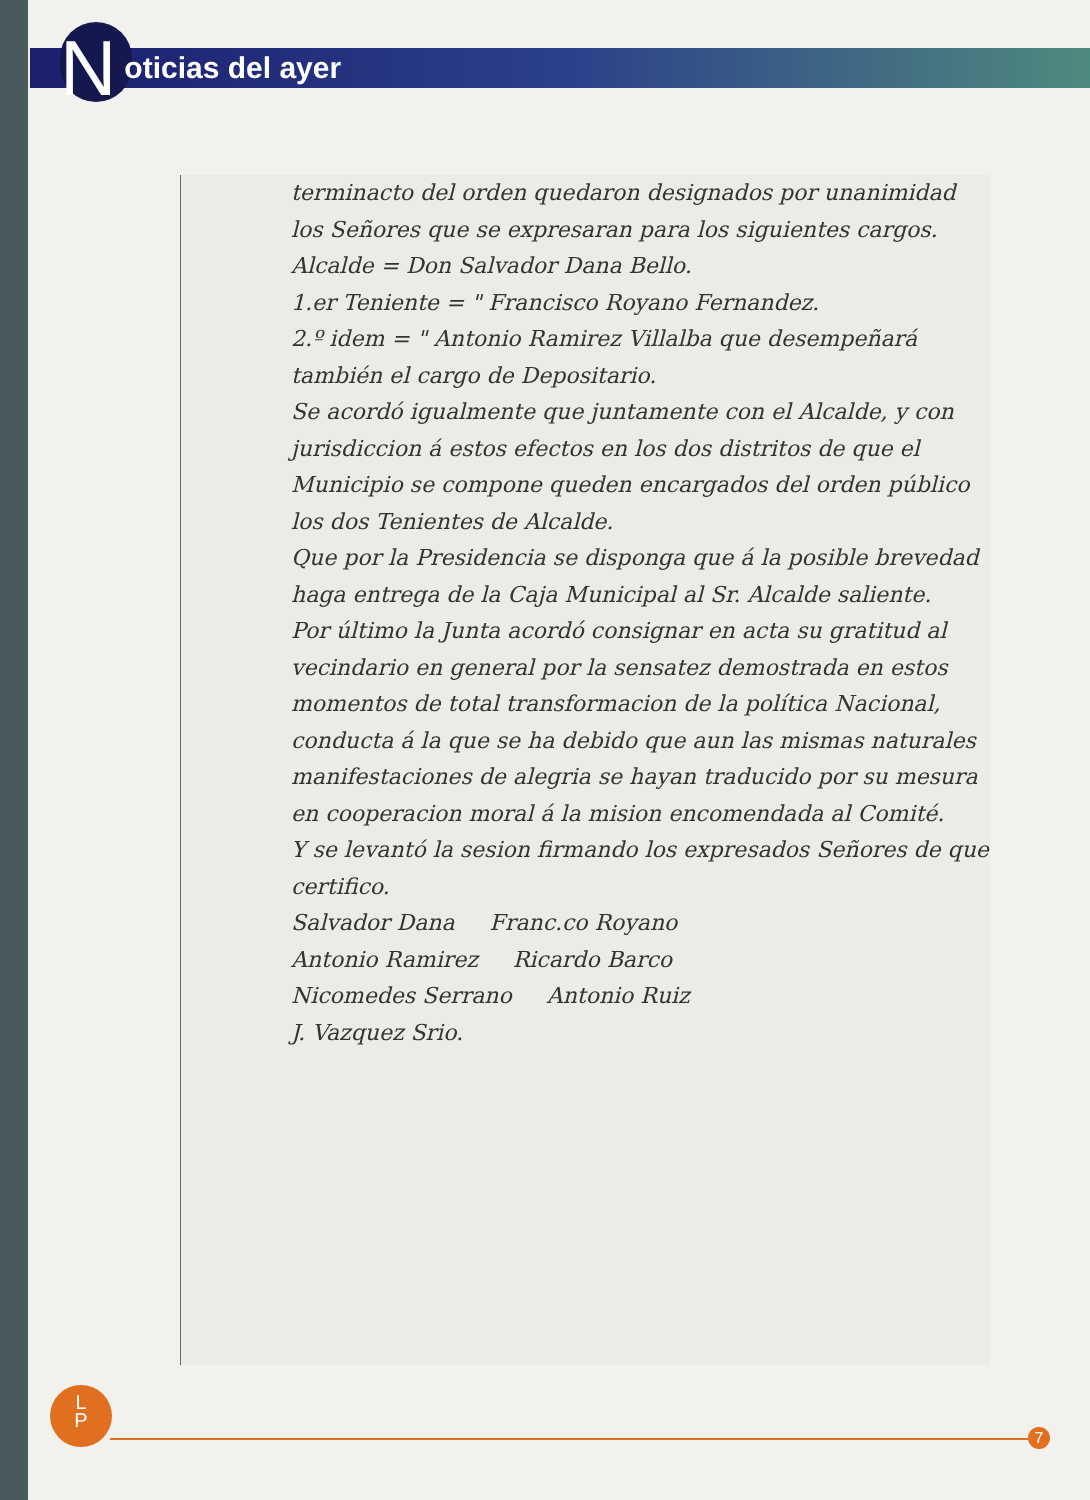Noticias del ayer
terminacto del orden quedaron designados por unanimidad los Señores que se expresaran para los siguientes cargos.
Alcalde = Don Salvador Dana Bello.
1.er Teniente = " Francisco Royano Fernandez.
2.º idem = " Antonio Ramirez Villalba que desempeñará también el cargo de Depositario.
Se acordó igualmente que juntamente con el Alcalde, y con jurisdiccion á estos efectos en los dos distritos de que el Municipio se compone queden encargados del orden público los dos Tenientes de Alcalde.
Que por la Presidencia se disponga que á la posible brevedad haga entrega de la Caja Municipal al Sr. Alcalde saliente.
Por último la Junta acordó consignar en acta su gratitud al vecindario en general por la sensatez demostrada en estos momentos de total transformacion de la política Nacional, conducta á la que se ha debido que aun las mismas naturales manifestaciones de alegria se hayan traducido por su mesura en cooperacion moral á la mision encomendada al Comité.
Y se levantó la sesion firmando los expresados Señores de que certifico.
Salvador Dana Franc.co Royano
Antonio Ramirez Ricardo Barco
Nicomedes Serrano Antonio Ruiz
J. Vazquez Srio.
L
P
7